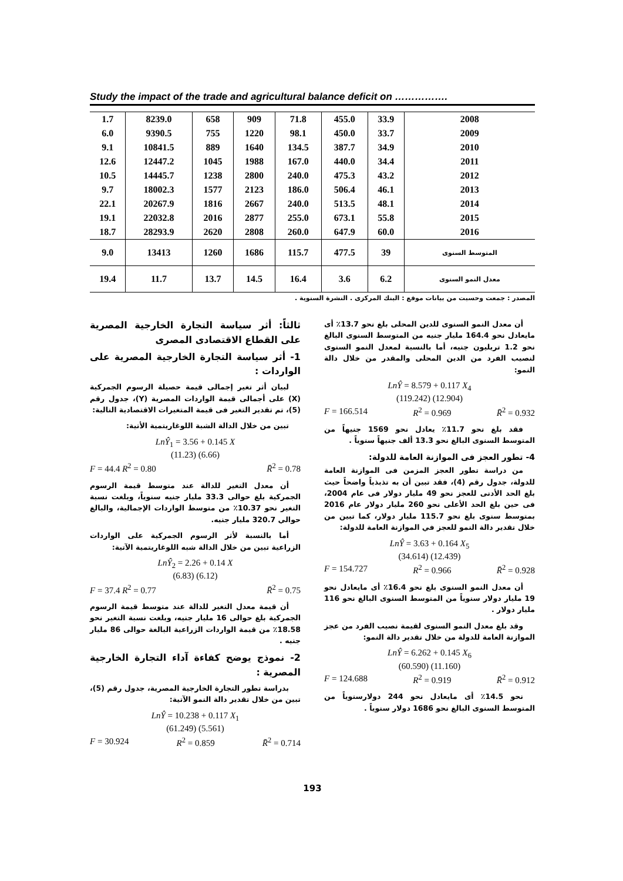Study the impact of the trade and agricultural balance deficit on …………….
| 2008 | 33.9 | 455.0 | 71.8 | 909 | 658 | 8239.0 | 1.7 |
| 2009 | 33.7 | 450.0 | 98.1 | 1220 | 755 | 9390.5 | 6.0 |
| 2010 | 34.9 | 387.7 | 134.5 | 1640 | 889 | 10841.5 | 9.1 |
| 2011 | 34.4 | 440.0 | 167.0 | 1988 | 1045 | 12447.2 | 12.6 |
| 2012 | 43.2 | 475.3 | 240.0 | 2800 | 1238 | 14445.7 | 10.5 |
| 2013 | 46.1 | 506.4 | 186.0 | 2123 | 1577 | 18002.3 | 9.7 |
| 2014 | 48.1 | 513.5 | 240.0 | 2667 | 1816 | 20267.9 | 22.1 |
| 2015 | 55.8 | 673.1 | 255.0 | 2877 | 2016 | 22032.8 | 19.1 |
| 2016 | 60.0 | 647.9 | 260.0 | 2808 | 2620 | 28293.9 | 18.7 |
| المتوسط السنوى | 39 | 477.5 | 115.7 | 1686 | 1260 | 13413 | 9.0 |
| معدل النمو السنوى | 6.2 | 3.6 | 16.4 | 14.5 | 13.7 | 11.7 | 19.4 |
المصدر : جمعت وحسبت من بيانات موقع : البنك المركزى . النشرة السنوية .
أن معدل النمو السنوى للدين المحلى بلغ نحو 13.7٪ أى مايعادل نحو 164.4 مليار جنيه من المتوسط السنوى البالغ نحو 1.2 تريليون جنيه، أما بالنسبة لمعدل النمو السنوى لنصيب الفرد من الدين المحلى والمقدر من خلال دالة النمو:
LnŶ = 8.579 + 0.117 X<sub>4</sub>
(119.242) (12.904)
F = 166.514 R<sup>2</sup> = 0.969 R̄<sup>2</sup> = 0.932
فقد بلغ نحو 11.7٪ يعادل نحو 1569 جنيهاً من المتوسط السنوى البالغ نحو 13.3 ألف جنيهاً سنوياً .
4- تطور العجز فى الموازنة العامة للدولة:
من دراسة تطور العجز المزمن فى الموازنة العامة للدولة، جدول رقم (4)، فقد تبين أن به تذبذباً واضحاً حيث بلغ الحد الأدنى للعجز نحو 49 مليار دولار فى عام 2004، فى حين بلغ الحد الأعلى نحو 260 مليار دولار عام 2016 بمتوسط سنوى بلغ نحو 115.7 مليار دولار، كما تبين من خلال تقدير دالة النمو للعجز في الموازنة العامة للدولة:
LnŶ = 3.63 + 0.164 X<sub>5</sub>
(34.614) (12.439)
F = 154.727 R<sup>2</sup> = 0.966 R̄<sup>2</sup> = 0.928
أن معدل النمو السنوى بلغ نحو 16.4٪ أى مايعادل نحو 19 مليار دولار سنوياً من المتوسط السنوى البالغ نحو 116 مليار دولار .
وقد بلغ معدل النمو السنوى لقيمة نصيب الفرد من عجز الموازنة العامة للدولة من خلال تقدير دالة النمو:
LnŶ = 6.262 + 0.145 X<sub>6</sub>
(60.590) (11.160)
F = 124.688 R<sup>2</sup> = 0.919 R̄<sup>2</sup> = 0.912
نحو 14.5٪ أى مايعادل نحو 244 دولارسنوياً من المتوسط السنوى البالغ نحو 1686 دولار سنوياً .
ثالثاً: أثر سياسة التجارة الخارجية المصرية على القطاع الاقتصادى المصرى
1- أثر سياسة التجارة الخارجية المصرية على الواردات :
لبيان أثر تغير إجمالى قيمة حصيلة الرسوم الجمركية (X) على أجمالى قيمة الواردات المصرية (Y)، جدول رقم (5)، تم تقدير التغير فى قيمة المتغيرات الاقتصادية التالية:
تبين من خلال الدالة الشبة اللوغاريتمية الأتية:
LnŶ<sub>1</sub> = 3.56 + 0.145 X
(11.23) (6.66)
F = 44.4 R<sup>2</sup> = 0.80 R̄<sup>2</sup> = 0.78
أن معدل التغير للدالة عند متوسط قيمة الرسوم الجمركية بلغ حوالى 33.3 مليار جنيه سنوياً، وبلغت نسبة التغير نحو 10.37٪ من متوسط الواردات الإجمالية، والبالغ حوالي 320.7 مليار جنيه.
أما بالنسبة لأثر الرسوم الجمركية على الواردات الزراعية تبين من خلال الدالة شبه اللوغاريتمية الآتية:
LnŶ<sub>2</sub> = 2.26 + 0.14 X
(6.83) (6.12)
F = 37.4 R<sup>2</sup> = 0.77 R̄<sup>2</sup> = 0.75
أن قيمة معدل التغير للدالة عند متوسط قيمة الرسوم الجمركية بلغ حوالى 16 مليار جنيه، وبلغت نسبة التغير نحو 18.58٪ من قيمة الواردات الزراعية البالغة حوالى 86 مليار جنيه .
2- نموذج يوضح كفاءة آداء التجارة الخارجية المصرية :
بدراسة تطور التجارة الخارجية المصرية، جدول رقم (5)، تبين من خلال تقدير دالة النمو الآتية:
LnŶ = 10.238 + 0.117 X<sub>1</sub>
(61.249) (5.561)
F = 30.924 R<sup>2</sup> = 0.859 R̄<sup>2</sup> = 0.714
193